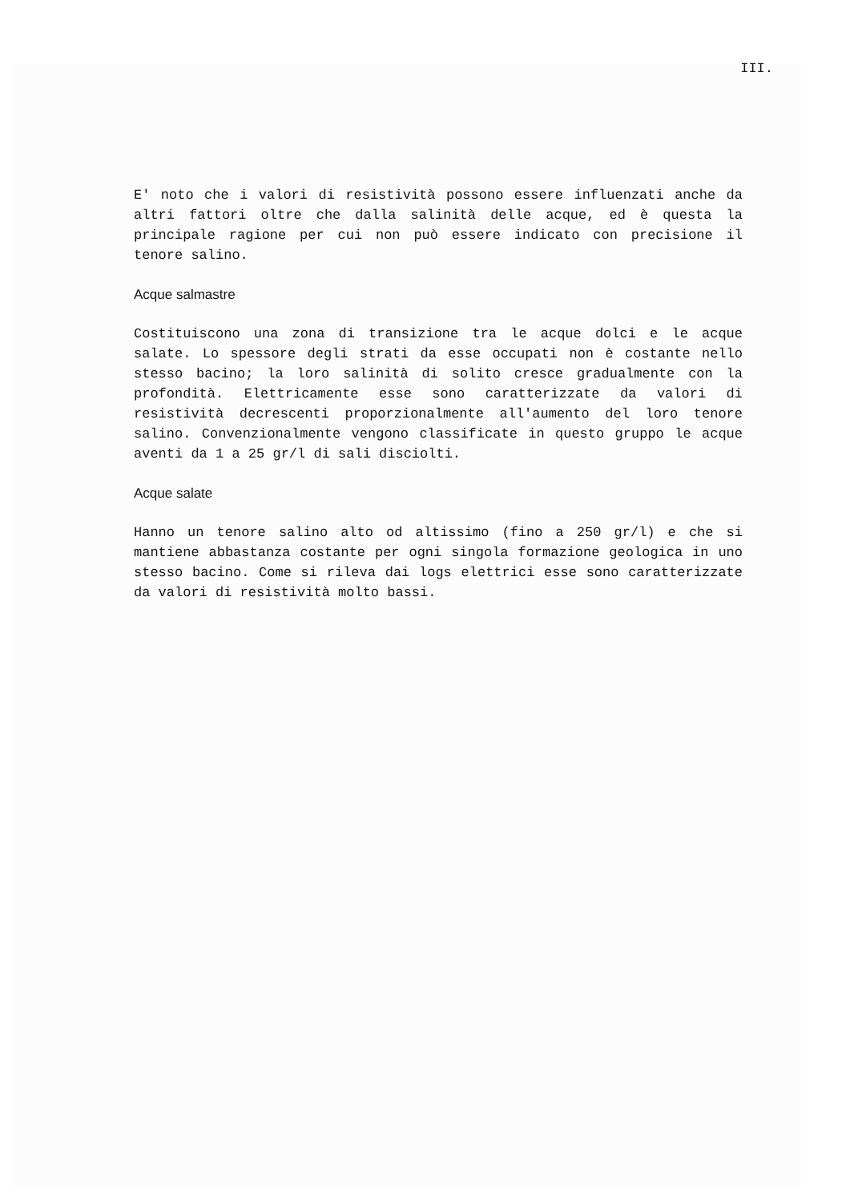III.
E' noto che i valori di resistività possono essere influenzati anche da altri fattori oltre che dalla salinità delle acque, ed è questa la principale ragione per cui non può essere indicato con precisione il tenore salino.
Acque salmastre
Costituiscono una zona di transizione tra le acque dolci e le acque salate. Lo spessore degli strati da esse occupati non è costante nello stesso bacino; la loro salinità di solito cresce gradualmente con la profondità. Elettricamente esse sono caratterizzate da valori di resistività decrescenti proporzionalmente all'aumento del loro tenore salino. Convenzionalmente vengono classificate in questo gruppo le acque aventi da 1 a 25 gr/l di sali disciolti.
Acque salate
Hanno un tenore salino alto od altissimo (fino a 250 gr/l) e che si mantiene abbastanza costante per ogni singola formazione geologica in uno stesso bacino. Come si rileva dai logs elettrici esse sono caratterizzate da valori di resistività molto bassi.